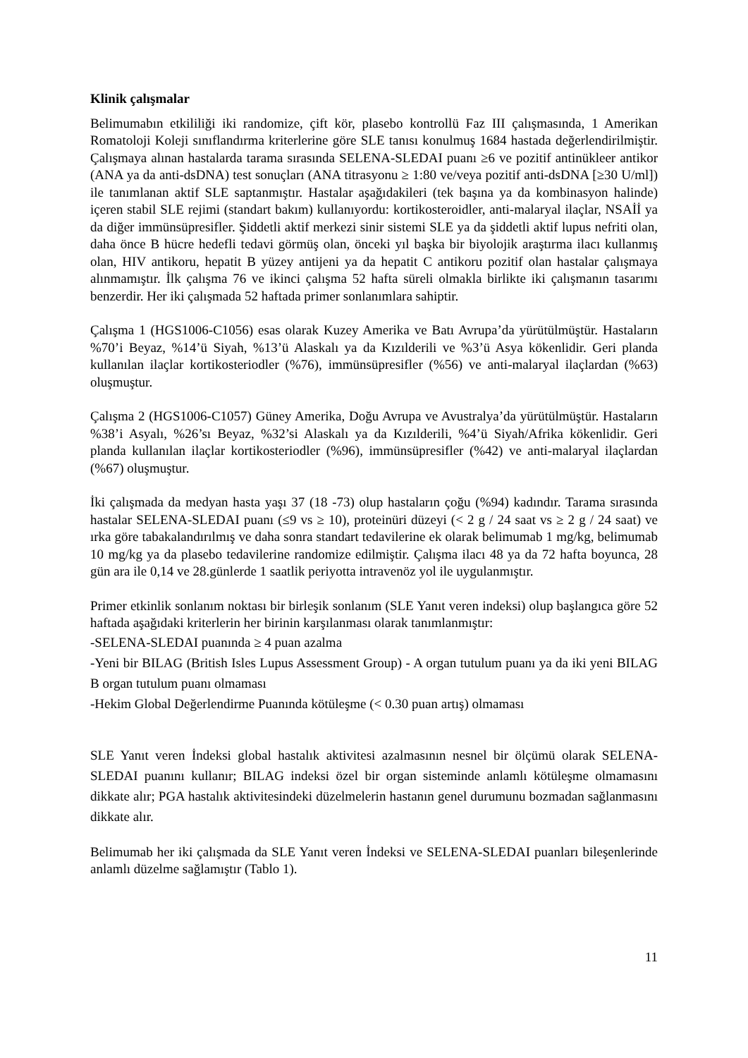Klinik çalışmalar
Belimumabın etkililiği iki randomize, çift kör, plasebo kontrollü Faz III çalışmasında, 1 Amerikan Romatoloji Koleji sınıflandırma kriterlerine göre SLE tanısı konulmuş 1684 hastada değerlendirilmiştir. Çalışmaya alınan hastalarda tarama sırasında SELENA-SLEDAI puanı ≥6 ve pozitif antinükleer antikor (ANA ya da anti-dsDNA) test sonuçları (ANA titrasyonu ≥ 1:80 ve/veya pozitif anti-dsDNA [≥30 U/ml]) ile tanımlanan aktif SLE saptanmıştır. Hastalar aşağıdakileri (tek başına ya da kombinasyon halinde) içeren stabil SLE rejimi (standart bakım) kullanıyordu: kortikosteroidler, anti-malaryal ilaçlar, NSAİİ ya da diğer immünsüpresifler. Şiddetli aktif merkezi sinir sistemi SLE ya da şiddetli aktif lupus nefriti olan, daha önce B hücre hedefli tedavi görmüş olan, önceki yıl başka bir biyolojik araştırma ilacı kullanmış olan, HIV antikoru, hepatit B yüzey antijeni ya da hepatit C antikoru pozitif olan hastalar çalışmaya alınmamıştır. İlk çalışma 76 ve ikinci çalışma 52 hafta süreli olmakla birlikte iki çalışmanın tasarımı benzerdir. Her iki çalışmada 52 haftada primer sonlanımlara sahiptir.
Çalışma 1 (HGS1006-C1056) esas olarak Kuzey Amerika ve Batı Avrupa’da yürütülmüştür. Hastaların %70’i Beyaz, %14’ü Siyah, %13’ü Alaskalı ya da Kızılderili ve %3’ü Asya kökenlidir. Geri planda kullanılan ilaçlar kortikosteriodler (%76), immünsüpresifler (%56) ve anti-malaryal ilaçlardan (%63) oluşmuştur.
Çalışma 2 (HGS1006-C1057) Güney Amerika, Doğu Avrupa ve Avustralya’da yürütülmüştür. Hastaların %38’i Asyalı, %26’sı Beyaz, %32’si Alaskalı ya da Kızılderili, %4’ü Siyah/Afrika kökenlidir. Geri planda kullanılan ilaçlar kortikosteriodler (%96), immünsüpresifler (%42) ve anti-malaryal ilaçlardan (%67) oluşmuştur.
İki çalışmada da medyan hasta yaşı 37 (18 -73) olup hastaların çoğu (%94) kadındır. Tarama sırasında hastalar SELENA-SLEDAI puanı (≤9 vs ≥ 10), proteinüri düzeyi (< 2 g / 24 saat vs ≥ 2 g / 24 saat) ve ırka göre tabakalandırılmış ve daha sonra standart tedavilerine ek olarak belimumab 1 mg/kg, belimumab 10 mg/kg ya da plasebo tedavilerine randomize edilmiştir. Çalışma ilacı 48 ya da 72 hafta boyunca, 28 gün ara ile 0,14 ve 28.günlerde 1 saatlik periyotta intravenöz yol ile uygulanmıştır.
Primer etkinlik sonlanım noktası bir birleşik sonlanım (SLE Yanıt veren indeksi) olup başlangıca göre 52 haftada aşağıdaki kriterlerin her birinin karşılanması olarak tanımlanmıştır:
-SELENA-SLEDAI puanında ≥ 4 puan azalma
-Yeni bir BILAG (British Isles Lupus Assessment Group) - A organ tutulum puanı ya da iki yeni BILAG B organ tutulum puanı olmaması
-Hekim Global Değerlendirme Puanında kötüleşme (< 0.30 puan artış) olmaması
SLE Yanıt veren İndeksi global hastalık aktivitesi azalmasının nesnel bir ölçümü olarak SELENA-SLEDAI puanını kullanır; BILAG indeksi özel bir organ sisteminde anlamlı kötüleşme olmamasını dikkate alır; PGA hastalık aktivitesindeki düzelmelerin hastanın genel durumunu bozmadan sağlanmasını dikkate alır.
Belimumab her iki çalışmada da SLE Yanıt veren İndeksi ve SELENA-SLEDAI puanları bileşenlerinde anlamlı düzelme sağlamıştır (Tablo 1).
11